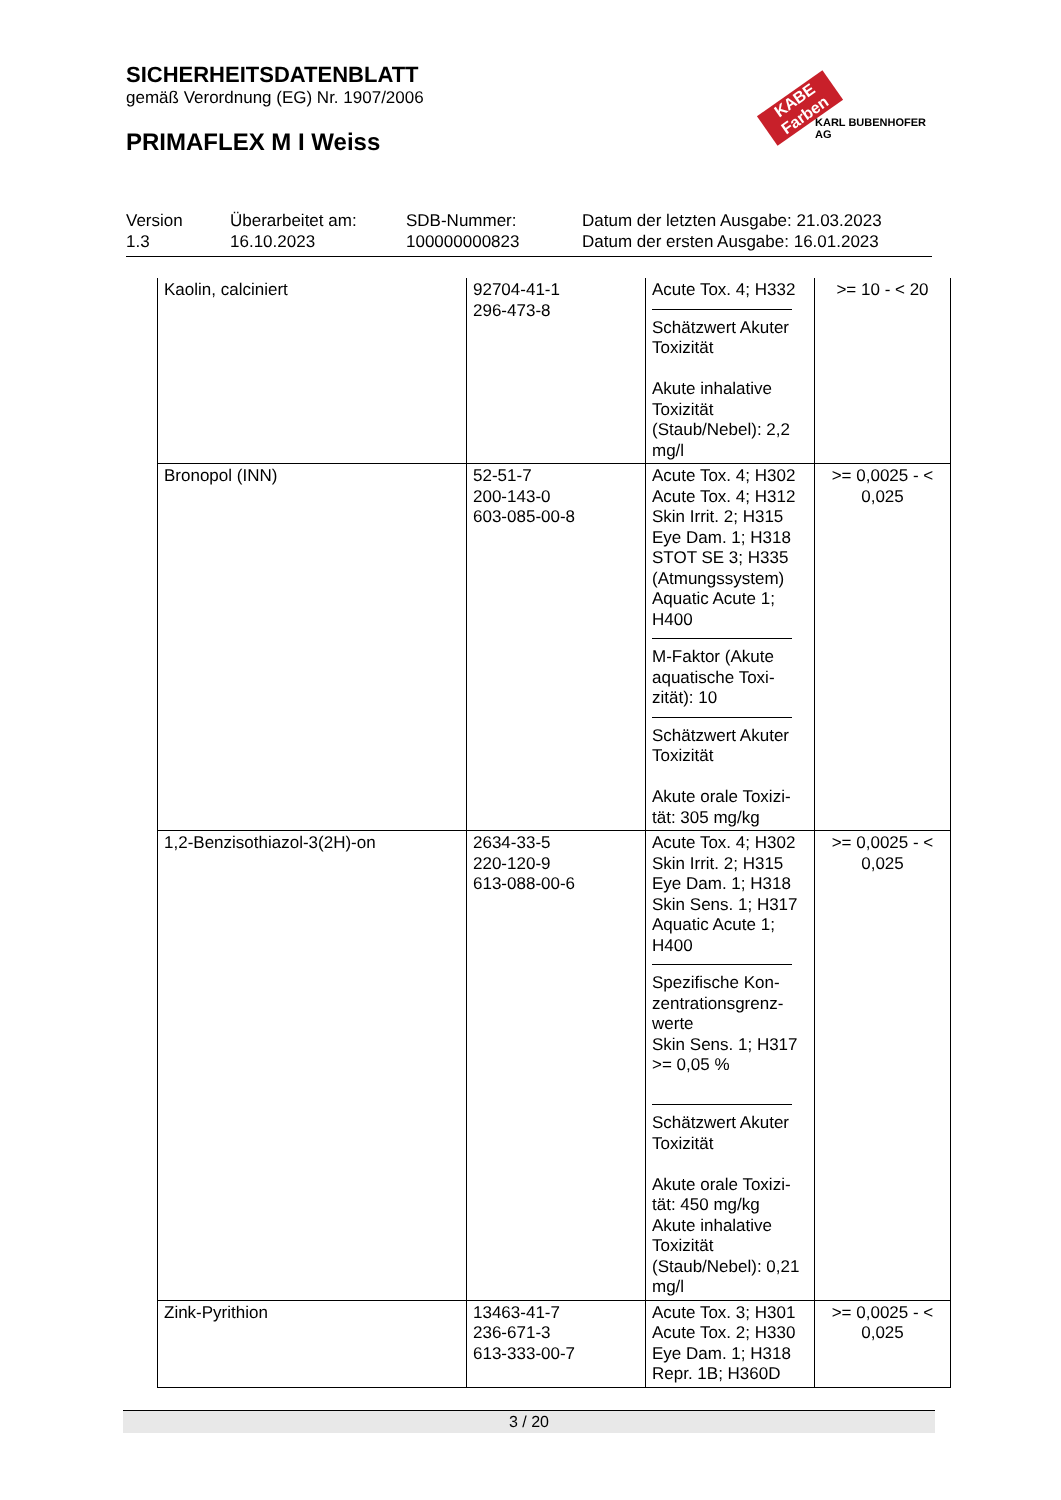SICHERHEITSDATENBLATT
gemäß Verordnung (EG) Nr. 1907/2006
PRIMAFLEX M I Weiss
KABE Farben
KARL BUBENHOFER AG
Version
1.3
Überarbeitet am:
16.10.2023
SDB-Nummer:
100000000823
Datum der letzten Ausgabe: 21.03.2023
Datum der ersten Ausgabe: 16.01.2023
| Kaolin, calciniert | 92704-41-1 296-473-8 | Acute Tox. 4; H332 Schätzwert Akuter Toxizität Akute inhalative Toxizität (Staub/Nebel): 2,2 mg/l | >= 10 - < 20 |
| Bronopol (INN) | 52-51-7 200-143-0 603-085-00-8 | Acute Tox. 4; H302 Acute Tox. 4; H312 Skin Irrit. 2; H315 Eye Dam. 1; H318 STOT SE 3; H335 (Atmungssystem) Aquatic Acute 1; H400 M-Faktor (Akute aquatische Toxi-zität): 10 Schätzwert Akuter Toxizität Akute orale Toxizi-tät: 305 mg/kg | >= 0,0025 - < 0,025 |
| 1,2-Benzisothiazol-3(2H)-on | 2634-33-5 220-120-9 613-088-00-6 | Acute Tox. 4; H302 Skin Irrit. 2; H315 Eye Dam. 1; H318 Skin Sens. 1; H317 Aquatic Acute 1; H400 Spezifische Kon-zentrationsgrenz-werte Skin Sens. 1; H317 >= 0,05 % Schätzwert Akuter Toxizität Akute orale Toxizi-tät: 450 mg/kg Akute inhalative Toxizität (Staub/Nebel): 0,21 mg/l | >= 0,0025 - < 0,025 |
| Zink-Pyrithion | 13463-41-7 236-671-3 613-333-00-7 | Acute Tox. 3; H301 Acute Tox. 2; H330 Eye Dam. 1; H318 Repr. 1B; H360D | >= 0,0025 - < 0,025 |
3 / 20